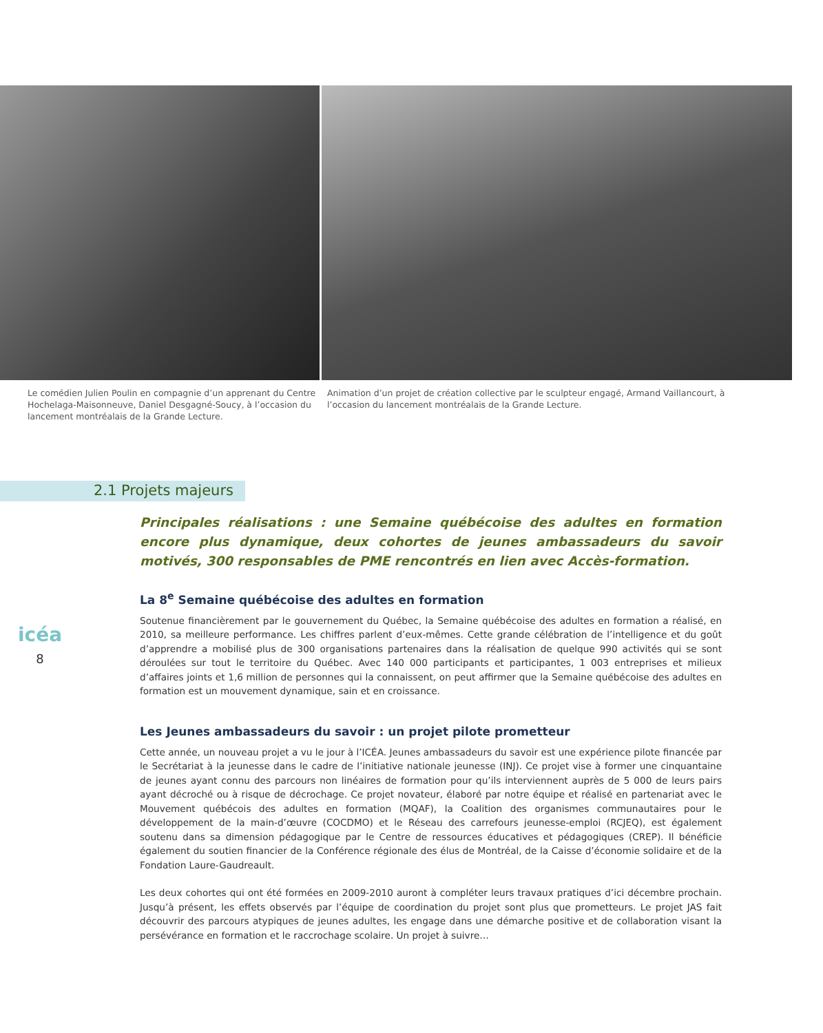Le comédien Julien Poulin en compagnie d’un apprenant du Centre Hochelaga-Maisonneuve, Daniel Desgagné-Soucy, à l’occasion du lancement montréalais de la Grande Lecture.
Animation d’un projet de création collective par le sculpteur engagé, Armand Vaillancourt, à l’occasion du lancement montréalais de la Grande Lecture.
2.1 Projets majeurs
icéa
8
Principales réalisations : une Semaine québécoise des adultes en formation encore plus dynamique, deux cohortes de jeunes ambassadeurs du savoir motivés, 300 responsables de PME rencontrés en lien avec Accès-formation.
La 8<sup>e</sup> Semaine québécoise des adultes en formation
Soutenue financièrement par le gouvernement du Québec, la Semaine québécoise des adultes en formation a réalisé, en 2010, sa meilleure performance. Les chiffres parlent d’eux-mêmes. Cette grande célébration de l’intelligence et du goût d’apprendre a mobilisé plus de 300 organisations partenaires dans la réalisation de quelque 990 activités qui se sont déroulées sur tout le territoire du Québec. Avec 140 000 participants et participantes, 1 003 entreprises et milieux d’affaires joints et 1,6 million de personnes qui la connaissent, on peut affirmer que la Semaine québécoise des adultes en formation est un mouvement dynamique, sain et en croissance.
Les Jeunes ambassadeurs du savoir : un projet pilote prometteur
Cette année, un nouveau projet a vu le jour à l’ICÉA. Jeunes ambassadeurs du savoir est une expérience pilote financée par le Secrétariat à la jeunesse dans le cadre de l’initiative nationale jeunesse (INJ). Ce projet vise à former une cinquantaine de jeunes ayant connu des parcours non linéaires de formation pour qu’ils interviennent auprès de 5 000 de leurs pairs ayant décroché ou à risque de décrochage. Ce projet novateur, élaboré par notre équipe et réalisé en partenariat avec le Mouvement québécois des adultes en formation (MQAF), la Coalition des organismes communautaires pour le développement de la main-d’œuvre (COCDMO) et le Réseau des carrefours jeunesse-emploi (RCJEQ), est également soutenu dans sa dimension pédagogique par le Centre de ressources éducatives et pédagogiques (CREP). Il bénéficie également du soutien financier de la Conférence régionale des élus de Montréal, de la Caisse d’économie solidaire et de la Fondation Laure-Gaudreault.
Les deux cohortes qui ont été formées en 2009-2010 auront à compléter leurs travaux pratiques d’ici décembre prochain. Jusqu’à présent, les effets observés par l’équipe de coordination du projet sont plus que prometteurs. Le projet JAS fait découvrir des parcours atypiques de jeunes adultes, les engage dans une démarche positive et de collaboration visant la persévérance en formation et le raccrochage scolaire. Un projet à suivre…